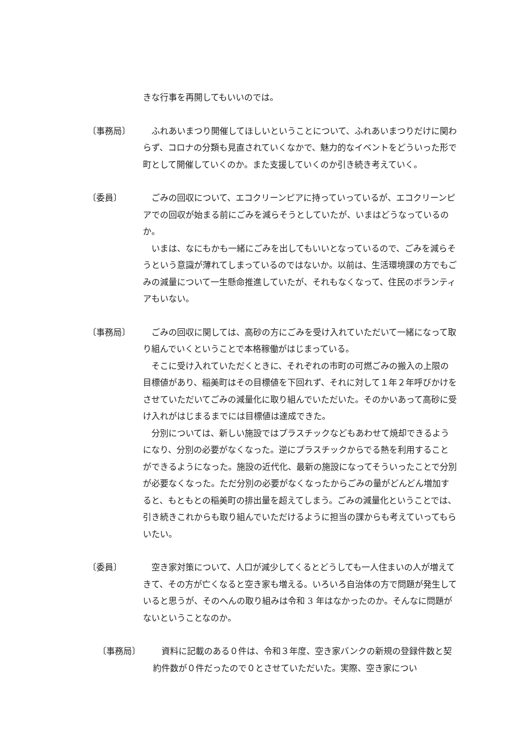きな行事を再開してもいいのでは。
〔事務局〕 　ふれあいまつり開催してほしいということについて、ふれあいまつりだけに関わらず、コロナの分類も見直されていくなかで、魅力的なイベントをどういった形で町として開催していくのか。また支援していくのか引き続き考えていく。
〔委員〕 　ごみの回収について、エコクリーンピアに持っていっているが、エコクリーンピアでの回収が始まる前にごみを減らそうとしていたが、いまはどうなっているのか。
　いまは、なにもかも一緒にごみを出してもいいとなっているので、ごみを減らそうという意識が薄れてしまっているのではないか。以前は、生活環境課の方でもごみの減量について一生懸命推進していたが、それもなくなって、住民のボランティアもいない。
〔事務局〕 　ごみの回収に関しては、高砂の方にごみを受け入れていただいて一緒になって取り組んでいくということで本格稼働がはじまっている。
　そこに受け入れていただくときに、それぞれの市町の可燃ごみの搬入の上限の目標値があり、稲美町はその目標値を下回れず、それに対して１年２年呼びかけをさせていただいてごみの減量化に取り組んでいただいた。そのかいあって高砂に受け入れがはじまるまでには目標値は達成できた。
　分別については、新しい施設ではプラスチックなどもあわせて焼却できるようになり、分別の必要がなくなった。逆にプラスチックからでる熱を利用することができるようになった。施設の近代化、最新の施設になってそういったことで分別が必要なくなった。ただ分別の必要がなくなったからごみの量がどんどん増加すると、もともとの稲美町の排出量を超えてしまう。ごみの減量化ということでは、引き続きこれからも取り組んでいただけるように担当の課からも考えていってもらいたい。
〔委員〕 　空き家対策について、人口が減少してくるとどうしても一人住まいの人が増えてきて、その方が亡くなると空き家も増える。いろいろ自治体の方で問題が発生していると思うが、そのへんの取り組みは令和 3 年はなかったのか。そんなに問題がないということなのか。
〔事務局〕 　資料に記載のある０件は、令和３年度、空き家バンクの新規の登録件数と契約件数が０件だったので０とさせていただいた。実際、空き家につい